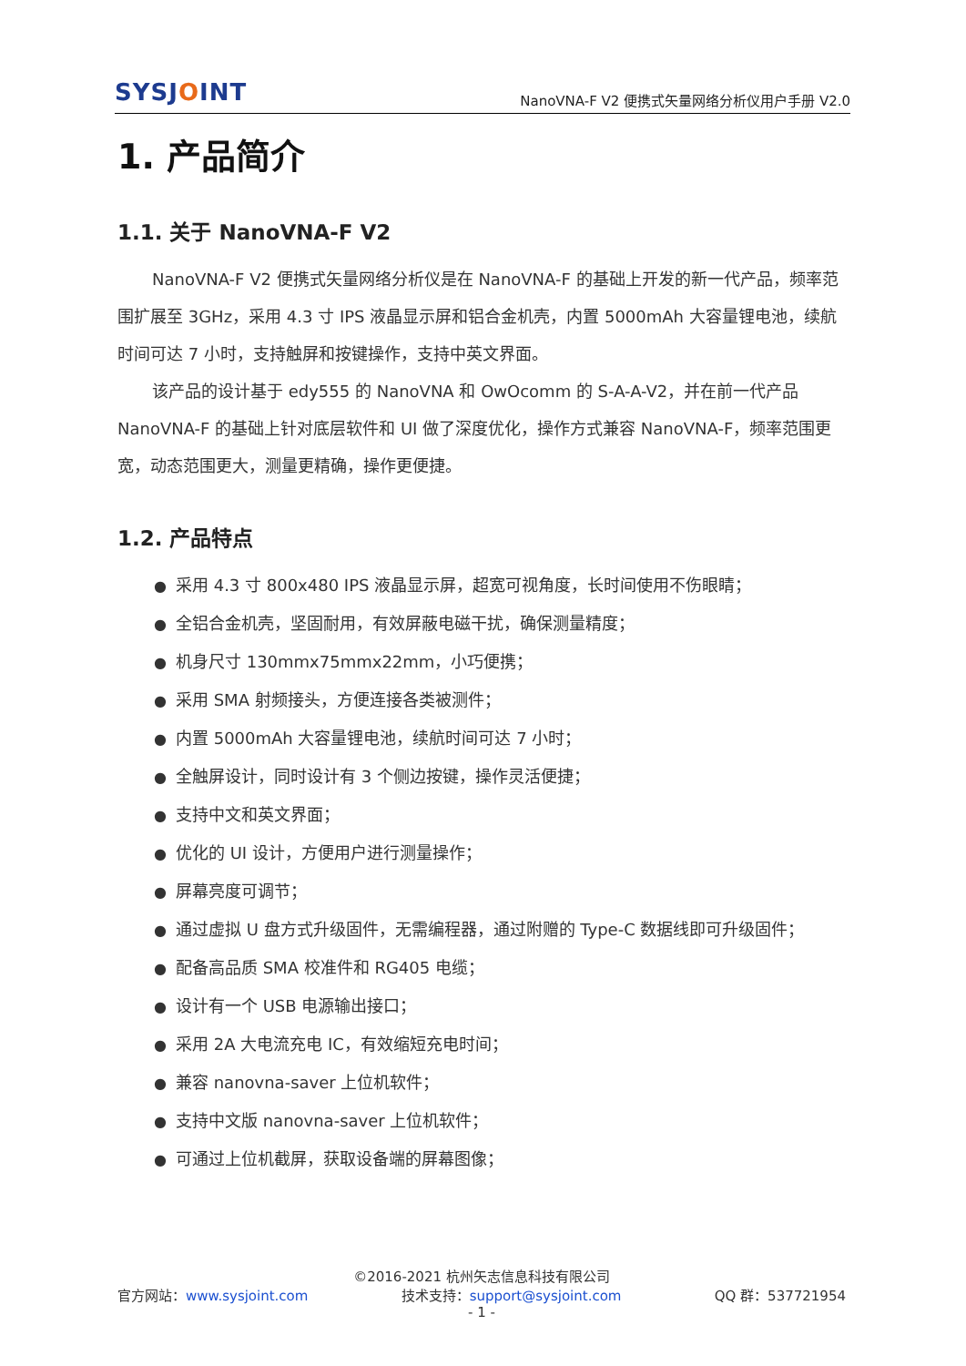SYSJOINT
NanoVNA-F V2 便携式矢量网络分析仪用户手册 V2.0
1. 产品简介
1.1. 关于 NanoVNA-F V2
NanoVNA-F V2 便携式矢量网络分析仪是在 NanoVNA-F 的基础上开发的新一代产品，频率范围扩展至 3GHz，采用 4.3 寸 IPS 液晶显示屏和铝合金机壳，内置 5000mAh 大容量锂电池，续航时间可达 7 小时，支持触屏和按键操作，支持中英文界面。
该产品的设计基于 edy555 的 NanoVNA 和 OwOcomm 的 S-A-A-V2，并在前一代产品 NanoVNA-F 的基础上针对底层软件和 UI 做了深度优化，操作方式兼容 NanoVNA-F，频率范围更宽，动态范围更大，测量更精确，操作更便捷。
1.2. 产品特点
● 采用 4.3 寸 800x480 IPS 液晶显示屏，超宽可视角度，长时间使用不伤眼睛；
● 全铝合金机壳，坚固耐用，有效屏蔽电磁干扰，确保测量精度；
● 机身尺寸 130mmx75mmx22mm，小巧便携；
● 采用 SMA 射频接头，方便连接各类被测件；
● 内置 5000mAh 大容量锂电池，续航时间可达 7 小时；
● 全触屏设计，同时设计有 3 个侧边按键，操作灵活便捷；
● 支持中文和英文界面；
● 优化的 UI 设计，方便用户进行测量操作；
● 屏幕亮度可调节；
● 通过虚拟 U 盘方式升级固件，无需编程器，通过附赠的 Type-C 数据线即可升级固件；
● 配备高品质 SMA 校准件和 RG405 电缆；
● 设计有一个 USB 电源输出接口；
● 采用 2A 大电流充电 IC，有效缩短充电时间；
● 兼容 nanovna-saver 上位机软件；
● 支持中文版 nanovna-saver 上位机软件；
● 可通过上位机截屏，获取设备端的屏幕图像；
©2016-2021 杭州矢志信息科技有限公司
官方网站：www.sysjoint.com 技术支持：support@sysjoint.com QQ 群：537721954
- 1 -